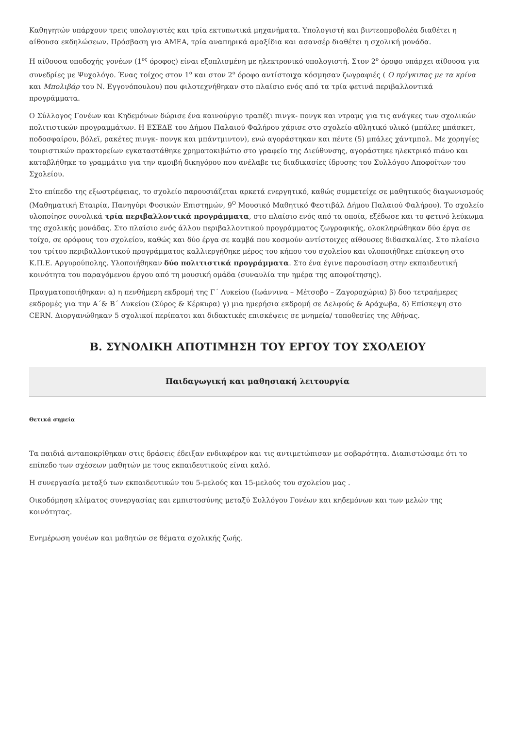Καθηγητών υπάρχουν τρεις υπολογιστές και τρία εκτυπωτικά μηχανήματα. Υπολογιστή και βιντεοπροβολέα διαθέτει η αίθουσα εκδηλώσεων. Πρόσβαση για ΑΜΕΑ, τρία αναπηρικά αμαξίδια και ασανσέρ διαθέτει η σχολική μονάδα.
Η αίθουσα υποδοχής γονέων (1<sup>ος</sup> όροφος) είναι εξοπλισμένη με ηλεκτρονικό υπολογιστή. Στον 2<sup>ο</sup> όροφο υπάρχει αίθουσα για συνεδρίες με Ψυχολόγο. Ένας τοίχος στον 1<sup>ο</sup> και στον 2<sup>ο</sup> όροφο αντίστοιχα κόσμησαν ζωγραφιές ( Ο πρίγκιπας με τα κρίνα και Μπολιβάρ του Ν. Εγγονόπουλου) που φιλοτεχνήθηκαν στο πλαίσιο ενός από τα τρία φετινά περιβαλλοντικά προγράμματα.
Ο Σύλλογος Γονέων και Κηδεμόνων δώρισε ένα καινούργιο τραπέζι πινγκ- πονγκ και ντραμς για τις ανάγκες των σχολικών πολιτιστικών προγραμμάτων. Η ΕΣΕΔΕ του Δήμου Παλαιού Φαλήρου χάρισε στο σχολείο αθλητικό υλικό (μπάλες μπάσκετ, ποδοσφαίρου, βόλεϊ, ρακέτες πινγκ- πονγκ και μπάντμιντον), ενώ αγοράστηκαν και πέντε (5) μπάλες χάντμπολ. Με χορηγίες τουριστικών πρακτορείων εγκαταστάθηκε χρηματοκιβώτιο στο γραφείο της Διεύθυνσης, αγοράστηκε ηλεκτρικό πιάνο και καταβλήθηκε το γραμμάτιο για την αμοιβή δικηγόρου που ανέλαβε τις διαδικασίες ίδρυσης του Συλλόγου Αποφοίτων του Σχολείου.
Στο επίπεδο της εξωστρέφειας, το σχολείο παρουσιάζεται αρκετά ενεργητικό, καθώς συμμετείχε σε μαθητικούς διαγωνισμούς (Μαθηματική Εταιρία, Πανηγύρι Φυσικών Επιστημών, 9<sup>Ο</sup> Μουσικό Μαθητικό Φεστιβάλ Δήμου Παλαιού Φαλήρου). Το σχολείο υλοποίησε συνολικά τρία περιβαλλοντικά προγράμματα, στο πλαίσιο ενός από τα οποία, εξέδωσε και το φετινό λεύκωμα της σχολικής μονάδας. Στο πλαίσιο ενός άλλου περιβαλλοντικού προγράμματος ζωγραφικής, ολοκληρώθηκαν δύο έργα σε τοίχο, σε ορόφους του σχολείου, καθώς και δύο έργα σε καμβά που κοσμούν αντίστοιχες αίθουσες διδασκαλίας. Στο πλαίσιο του τρίτου περιβαλλοντικού προγράμματος καλλιεργήθηκε μέρος του κήπου του σχολείου και υλοποιήθηκε επίσκεψη στο Κ.Π.Ε. Αργυρούπολης. Υλοποιήθηκαν δύο πολιτιστικά προγράμματα. Στο ένα έγινε παρουσίαση στην εκπαιδευτική κοινότητα του παραγόμενου έργου από τη μουσική ομάδα (συναυλία την ημέρα της αποφοίτησης).
Πραγματοποιήθηκαν: α) η πενθήμερη εκδρομή της Γ΄ Λυκείου (Ιωάννινα – Μέτσοβο – Ζαγοροχώρια) β) δυο τετραήμερες εκδρομές για την Α΄& Β΄ Λυκείου (Σύρος & Κέρκυρα) γ) μια ημερήσια εκδρομή σε Δελφούς & Αράχωβα, δ) Επίσκεψη στο CERN. Διοργανώθηκαν 5 σχολικοί περίπατοι και διδακτικές επισκέψεις σε μνημεία/ τοποθεσίες της Αθήνας.
Β. ΣΥΝΟΛΙΚΗ ΑΠΟΤΙΜΗΣΗ ΤΟΥ ΕΡΓΟΥ ΤΟΥ ΣΧΟΛΕΙΟΥ
Παιδαγωγική και μαθησιακή λειτουργία
Θετικά σημεία
Τα παιδιά ανταποκρίθηκαν στις δράσεις έδειξαν ενδιαφέρον και τις αντιμετώπισαν με σοβαρότητα. Διαπιστώσαμε ότι το επίπεδο των σχέσεων μαθητών με τους εκπαιδευτικούς είναι καλό.
Η συνεργασία μεταξύ των εκπαιδευτικών του 5-μελούς και 15-μελούς του σχολείου μας .
Οικοδόμηση κλίματος συνεργασίας και εμπιστοσύνης μεταξύ Συλλόγου Γονέων και κηδεμόνων και των μελών της κοινότητας.
Ενημέρωση γονέων και μαθητών σε θέματα σχολικής ζωής.